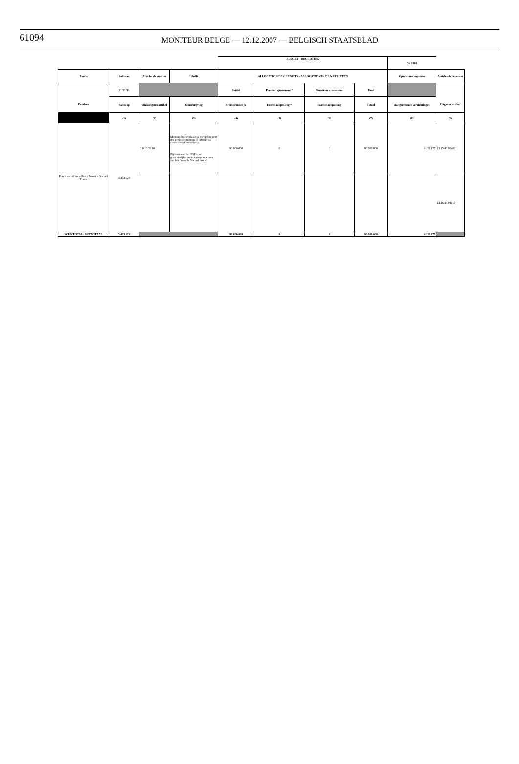61094
MONITEUR BELGE — 12.12.2007 — BELGISCH STAATSBLAD
| | | | | BUDGET - BEGROTING | | | | BS 2000 | |
| Fonds | Solde au | Articles de recettes | Libellé | ALLOCATION DE CREDIETS - ALLOCATIE VAN DE KREDIETEN | | | | Opérations imputées | Articles de dépenses |
| | 01/01/93 | | | Initial | Premier ajustement * | Deuxième ajustement | Total | | |
| Fondsen | Saldo op | Ontvangsten artikel | Omschrijving | Oorspronkelijk | Eerste aanpassing * | Tweede aanpassing | Totaal | Aangerekende verrichtingen | Uitgaven artikel |
| | (1) | (2) | (3) | (4) | (5) | (6) | (7) | (8) | (9) |
| Fonds social bruxellois / Brussels Sociaal Fonds | 3.493.629 | 3.0.13.39.10 | Montant du Fonds social européen pour des projets communs (à affecter au Fonds social bruxellois) Bijdrage van het ESF voor gezamenlijke projecten (toegewezen aan het Brussels Sociaal Fonds) | 90.000.000 | 0 | 0 | 90.000.000 | 2.192.177 | 13.15.43.93 (06) |
| | | | | | | | | | 13.16.43.94 (16) |
| SOUS TOTAL / SUBTOTAAL | 3.493.629 | | | 90.000.000 | 0 | 0 | 90.000.000 | 2.192.177 | |